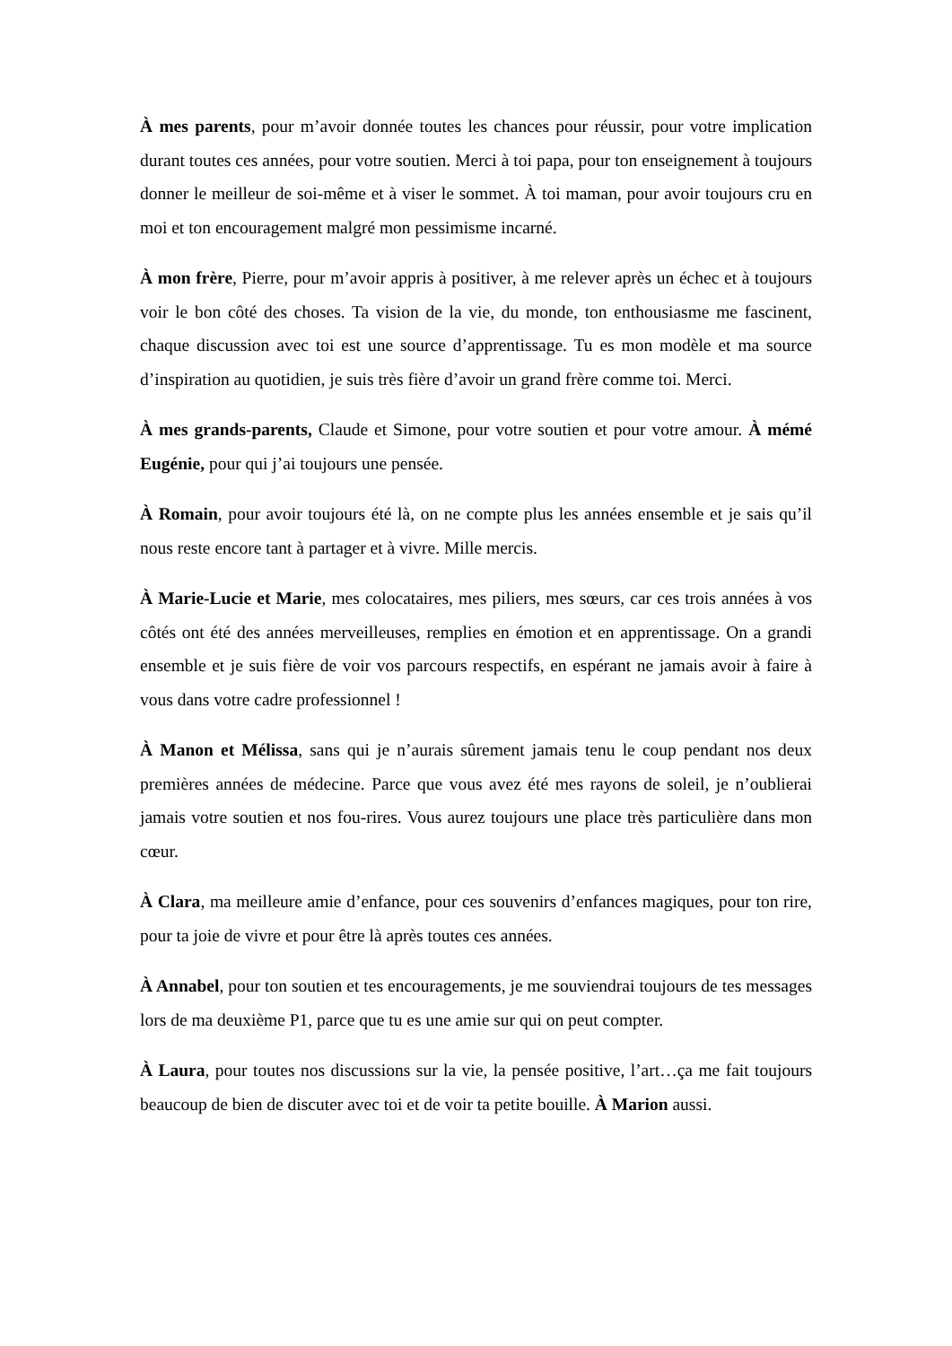À mes parents, pour m’avoir donnée toutes les chances pour réussir, pour votre implication durant toutes ces années, pour votre soutien. Merci à toi papa, pour ton enseignement à toujours donner le meilleur de soi-même et à viser le sommet. À toi maman, pour avoir toujours cru en moi et ton encouragement malgré mon pessimisme incarné.
À mon frère, Pierre, pour m’avoir appris à positiver, à me relever après un échec et à toujours voir le bon côté des choses. Ta vision de la vie, du monde, ton enthousiasme me fascinent, chaque discussion avec toi est une source d’apprentissage. Tu es mon modèle et ma source d’inspiration au quotidien, je suis très fière d’avoir un grand frère comme toi. Merci.
À mes grands-parents, Claude et Simone, pour votre soutien et pour votre amour. À mémé Eugénie, pour qui j’ai toujours une pensée.
À Romain, pour avoir toujours été là, on ne compte plus les années ensemble et je sais qu’il nous reste encore tant à partager et à vivre. Mille mercis.
À Marie-Lucie et Marie, mes colocataires, mes piliers, mes sœurs, car ces trois années à vos côtés ont été des années merveilleuses, remplies en émotion et en apprentissage. On a grandi ensemble et je suis fière de voir vos parcours respectifs, en espérant ne jamais avoir à faire à vous dans votre cadre professionnel !
À Manon et Mélissa, sans qui je n’aurais sûrement jamais tenu le coup pendant nos deux premières années de médecine. Parce que vous avez été mes rayons de soleil, je n’oublierai jamais votre soutien et nos fou-rires. Vous aurez toujours une place très particulière dans mon cœur.
À Clara, ma meilleure amie d’enfance, pour ces souvenirs d’enfances magiques, pour ton rire, pour ta joie de vivre et pour être là après toutes ces années.
À Annabel, pour ton soutien et tes encouragements, je me souviendrai toujours de tes messages lors de ma deuxième P1, parce que tu es une amie sur qui on peut compter.
À Laura, pour toutes nos discussions sur la vie, la pensée positive, l’art…ça me fait toujours beaucoup de bien de discuter avec toi et de voir ta petite bouille. À Marion aussi.